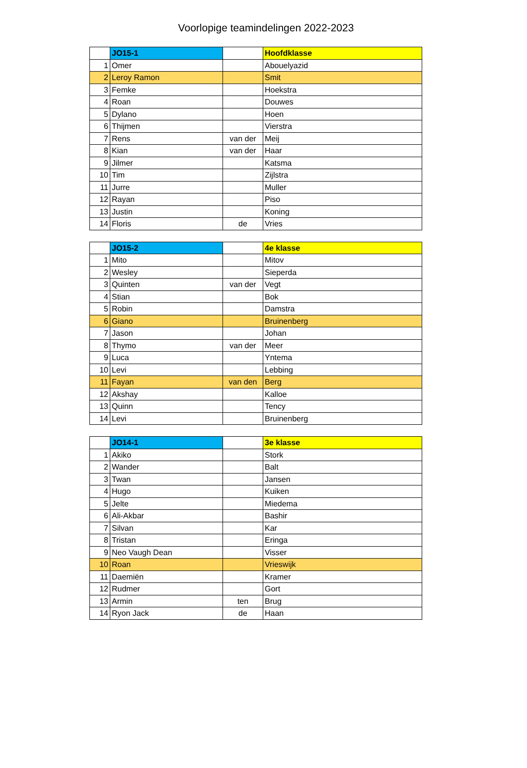Voorlopige teamindelingen 2022-2023
| | JO15-1 | | Hoofdklasse |
| 1 | Omer | | Abouelyazid |
| 2 | Leroy Ramon | | Smit |
| 3 | Femke | | Hoekstra |
| 4 | Roan | | Douwes |
| 5 | Dylano | | Hoen |
| 6 | Thijmen | | Vierstra |
| 7 | Rens | van der | Meij |
| 8 | Kian | van der | Haar |
| 9 | Jilmer | | Katsma |
| 10 | Tim | | Zijlstra |
| 11 | Jurre | | Muller |
| 12 | Rayan | | Piso |
| 13 | Justin | | Koning |
| 14 | Floris | de | Vries |
| | JO15-2 | | 4e klasse |
| 1 | Mito | | Mitov |
| 2 | Wesley | | Sieperda |
| 3 | Quinten | van der | Vegt |
| 4 | Stian | | Bok |
| 5 | Robin | | Damstra |
| 6 | Giano | | Bruinenberg |
| 7 | Jason | | Johan |
| 8 | Thymo | van der | Meer |
| 9 | Luca | | Yntema |
| 10 | Levi | | Lebbing |
| 11 | Fayan | van den | Berg |
| 12 | Akshay | | Kalloe |
| 13 | Quinn | | Tency |
| 14 | Levi | | Bruinenberg |
| | JO14-1 | | 3e klasse |
| 1 | Akiko | | Stork |
| 2 | Wander | | Balt |
| 3 | Twan | | Jansen |
| 4 | Hugo | | Kuiken |
| 5 | Jelte | | Miedema |
| 6 | Ali-Akbar | | Bashir |
| 7 | Silvan | | Kar |
| 8 | Tristan | | Eringa |
| 9 | Neo Vaugh Dean | | Visser |
| 10 | Roan | | Vrieswijk |
| 11 | Daemiën | | Kramer |
| 12 | Rudmer | | Gort |
| 13 | Armin | ten | Brug |
| 14 | Ryon Jack | de | Haan |